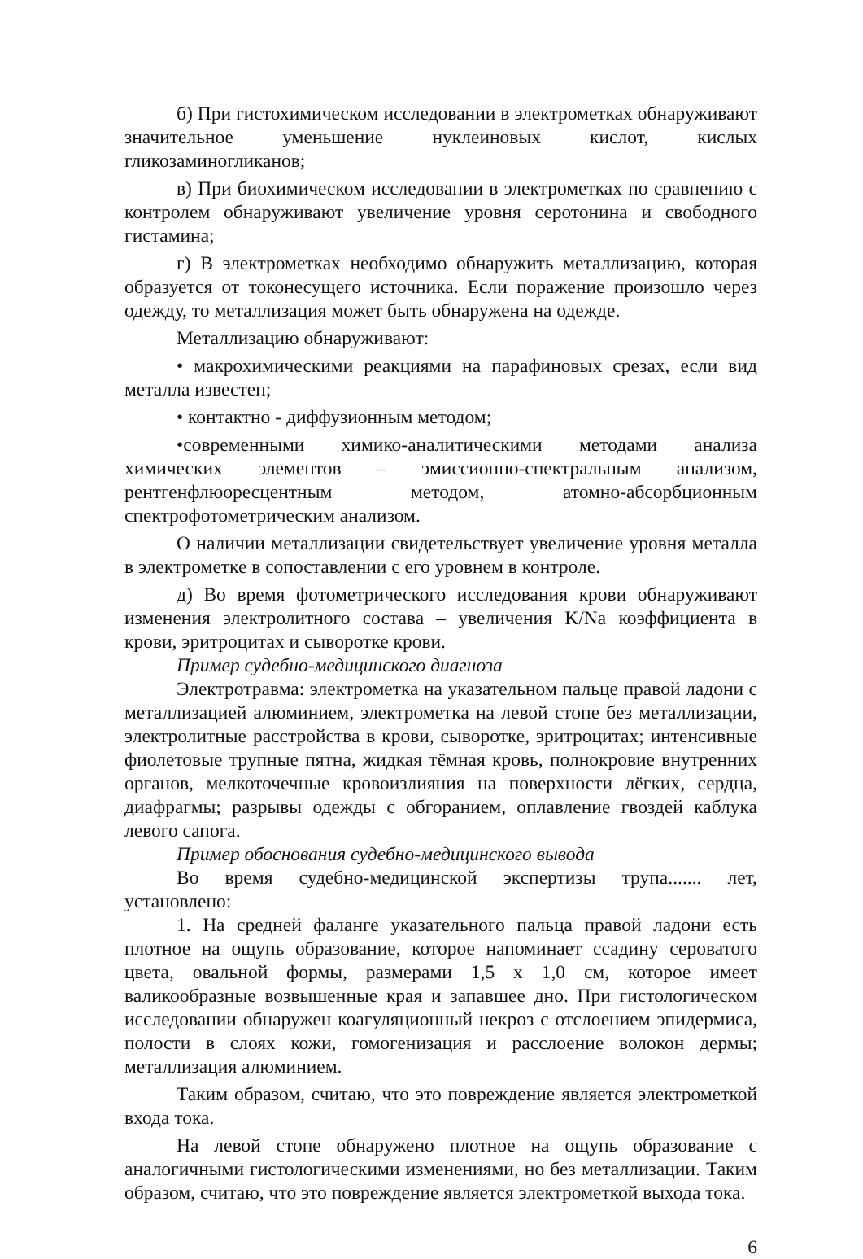б) При гистохимическом исследовании в электрометках обнаруживают значительное уменьшение нуклеиновых кислот, кислых гликозаминогликанов;
в) При биохимическом исследовании в электрометках по сравнению с контролем обнаруживают увеличение уровня серотонина и свободного гистамина;
г) В электрометках необходимо обнаружить металлизацию, которая образуется от токонесущего источника. Если поражение произошло через одежду, то металлизация может быть обнаружена на одежде.
Металлизацию обнаруживают:
• макрохимическими реакциями на парафиновых срезах, если вид металла известен;
• контактно - диффузионным методом;
•современными химико-аналитическими методами анализа химических элементов – эмиссионно-спектральным анализом, рентгенфлюоресцентным методом, атомно-абсорбционным спектрофотометрическим анализом.
О наличии металлизации свидетельствует увеличение уровня металла в электрометке в сопоставлении с его уровнем в контроле.
д) Во время фотометрического исследования крови обнаруживают изменения электролитного состава – увеличения K/Na коэффициента в крови, эритроцитах и сыворотке крови.
Пример судебно-медицинского диагноза
Электротравма: электрометка на указательном пальце правой ладони с металлизацией алюминием, электрометка на левой стопе без металлизации, электролитные расстройства в крови, сыворотке, эритроцитах; интенсивные фиолетовые трупные пятна, жидкая тёмная кровь, полнокровие внутренних органов, мелкоточечные кровоизлияния на поверхности лёгких, сердца, диафрагмы; разрывы одежды с обгоранием, оплавление гвоздей каблука левого сапога.
Пример обоснования судебно-медицинского вывода
Во время судебно-медицинской экспертизы трупа....... лет, установлено:
1. На средней фаланге указательного пальца правой ладони есть плотное на ощупь образование, которое напоминает ссадину сероватого цвета, овальной формы, размерами 1,5 х 1,0 см, которое имеет валикообразные возвышенные края и запавшее дно. При гистологическом исследовании обнаружен коагуляционный некроз с отслоением эпидермиса, полости в слоях кожи, гомогенизация и расслоение волокон дермы; металлизация алюминием.
Таким образом, считаю, что это повреждение является электрометкой входа тока.
На левой стопе обнаружено плотное на ощупь образование с аналогичными гистологическими изменениями, но без металлизации. Таким образом, считаю, что это повреждение является электрометкой выхода тока.
6